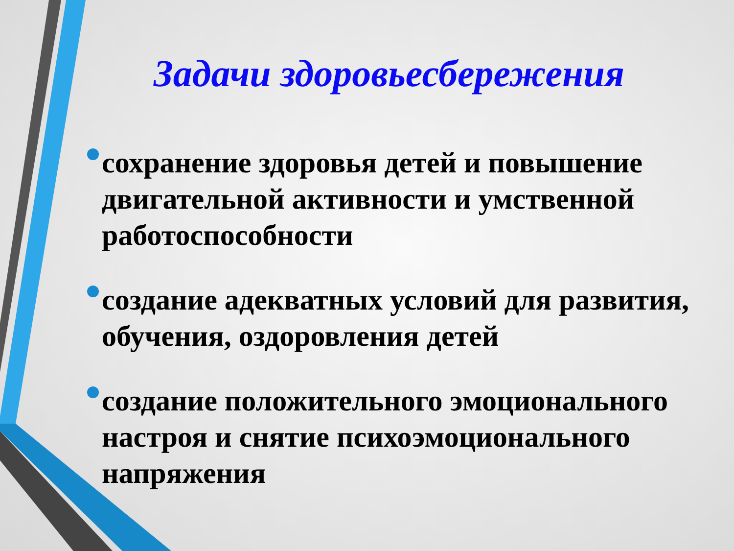Задачи здоровьесбережения
сохранение здоровья детей и повышение двигательной активности и умственной работоспособности
создание адекватных условий для развития, обучения, оздоровления детей
создание положительного эмоционального настроя и снятие психоэмоционального напряжения